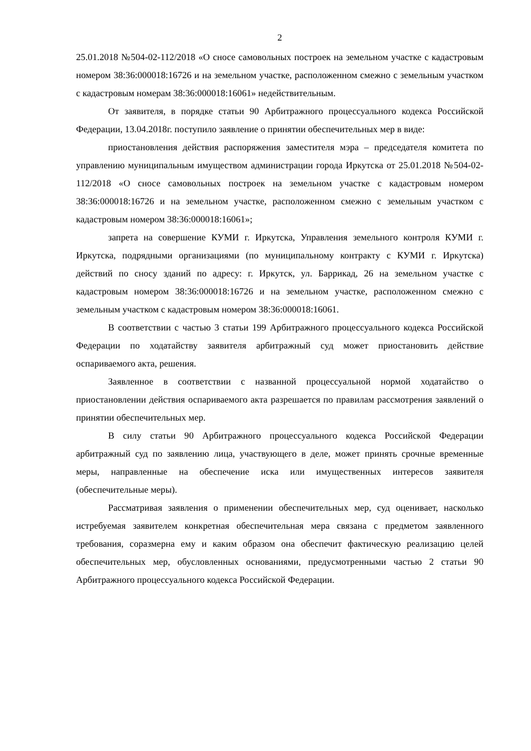2
25.01.2018 №504-02-112/2018 «О сносе самовольных построек на земельном участке с кадастровым номером 38:36:000018:16726 и на земельном участке, расположенном смежно с земельным участком с кадастровым номерам 38:36:000018:16061» недействительным.
От заявителя, в порядке статьи 90 Арбитражного процессуального кодекса Российской Федерации, 13.04.2018г. поступило заявление о принятии обеспечительных мер в виде:
приостановления действия распоряжения заместителя мэра – председателя комитета по управлению муниципальным имуществом администрации города Иркутска от 25.01.2018 №504-02-112/2018 «О сносе самовольных построек на земельном участке с кадастровым номером 38:36:000018:16726 и на земельном участке, расположенном смежно с земельным участком с кадастровым номером 38:36:000018:16061»;
запрета на совершение КУМИ г. Иркутска, Управления земельного контроля КУМИ г. Иркутска, подрядными организациями (по муниципальному контракту с КУМИ г. Иркутска) действий по сносу зданий по адресу: г. Иркутск, ул. Баррикад, 26 на земельном участке с кадастровым номером 38:36:000018:16726 и на земельном участке, расположенном смежно с земельным участком с кадастровым номером 38:36:000018:16061.
В соответствии с частью 3 статьи 199 Арбитражного процессуального кодекса Российской Федерации по ходатайству заявителя арбитражный суд может приостановить действие оспариваемого акта, решения.
Заявленное в соответствии с названной процессуальной нормой ходатайство о приостановлении действия оспариваемого акта разрешается по правилам рассмотрения заявлений о принятии обеспечительных мер.
В силу статьи 90 Арбитражного процессуального кодекса Российской Федерации арбитражный суд по заявлению лица, участвующего в деле, может принять срочные временные меры, направленные на обеспечение иска или имущественных интересов заявителя (обеспечительные меры).
Рассматривая заявления о применении обеспечительных мер, суд оценивает, насколько истребуемая заявителем конкретная обеспечительная мера связана с предметом заявленного требования, соразмерна ему и каким образом она обеспечит фактическую реализацию целей обеспечительных мер, обусловленных основаниями, предусмотренными частью 2 статьи 90 Арбитражного процессуального кодекса Российской Федерации.